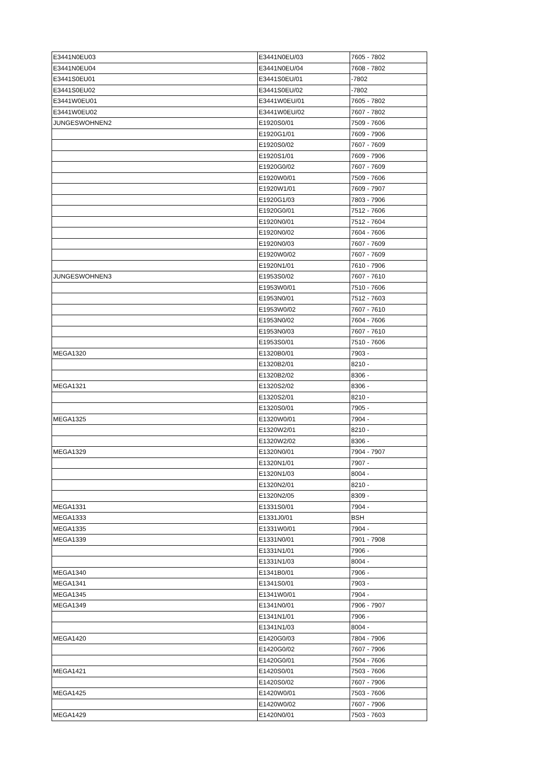| E3441N0EU03 | E3441N0EU/03 | 7605 - 7802 |
| E3441N0EU04 | E3441N0EU/04 | 7608 - 7802 |
| E3441S0EU01 | E3441S0EU/01 | -7802 |
| E3441S0EU02 | E3441S0EU/02 | -7802 |
| E3441W0EU01 | E3441W0EU/01 | 7605 - 7802 |
| E3441W0EU02 | E3441W0EU/02 | 7607 - 7802 |
| JUNGESWOHNEN2 | E1920S0/01 | 7509 - 7606 |
| | E1920G1/01 | 7609 - 7906 |
| | E1920S0/02 | 7607 - 7609 |
| | E1920S1/01 | 7609 - 7906 |
| | E1920G0/02 | 7607 - 7609 |
| | E1920W0/01 | 7509 - 7606 |
| | E1920W1/01 | 7609 - 7907 |
| | E1920G1/03 | 7803 - 7906 |
| | E1920G0/01 | 7512 - 7606 |
| | E1920N0/01 | 7512 - 7604 |
| | E1920N0/02 | 7604 - 7606 |
| | E1920N0/03 | 7607 - 7609 |
| | E1920W0/02 | 7607 - 7609 |
| | E1920N1/01 | 7610 - 7906 |
| JUNGESWOHNEN3 | E1953S0/02 | 7607 - 7610 |
| | E1953W0/01 | 7510 - 7606 |
| | E1953N0/01 | 7512 - 7603 |
| | E1953W0/02 | 7607 - 7610 |
| | E1953N0/02 | 7604 - 7606 |
| | E1953N0/03 | 7607 - 7610 |
| | E1953S0/01 | 7510 - 7606 |
| MEGA1320 | E1320B0/01 | 7903 - |
| | E1320B2/01 | 8210 - |
| | E1320B2/02 | 8306 - |
| MEGA1321 | E1320S2/02 | 8306 - |
| | E1320S2/01 | 8210 - |
| | E1320S0/01 | 7905 - |
| MEGA1325 | E1320W0/01 | 7904 - |
| | E1320W2/01 | 8210 - |
| | E1320W2/02 | 8306 - |
| MEGA1329 | E1320N0/01 | 7904 - 7907 |
| | E1320N1/01 | 7907 - |
| | E1320N1/03 | 8004 - |
| | E1320N2/01 | 8210 - |
| | E1320N2/05 | 8309 - |
| MEGA1331 | E1331S0/01 | 7904 - |
| MEGA1333 | E1331J0/01 | BSH |
| MEGA1335 | E1331W0/01 | 7904 - |
| MEGA1339 | E1331N0/01 | 7901 - 7908 |
| | E1331N1/01 | 7906 - |
| | E1331N1/03 | 8004 - |
| MEGA1340 | E1341B0/01 | 7906 - |
| MEGA1341 | E1341S0/01 | 7903 - |
| MEGA1345 | E1341W0/01 | 7904 - |
| MEGA1349 | E1341N0/01 | 7906 - 7907 |
| | E1341N1/01 | 7906 - |
| | E1341N1/03 | 8004 - |
| MEGA1420 | E1420G0/03 | 7804 - 7906 |
| | E1420G0/02 | 7607 - 7906 |
| | E1420G0/01 | 7504 - 7606 |
| MEGA1421 | E1420S0/01 | 7503 - 7606 |
| | E1420S0/02 | 7607 - 7906 |
| MEGA1425 | E1420W0/01 | 7503 - 7606 |
| | E1420W0/02 | 7607 - 7906 |
| MEGA1429 | E1420N0/01 | 7503 - 7603 |